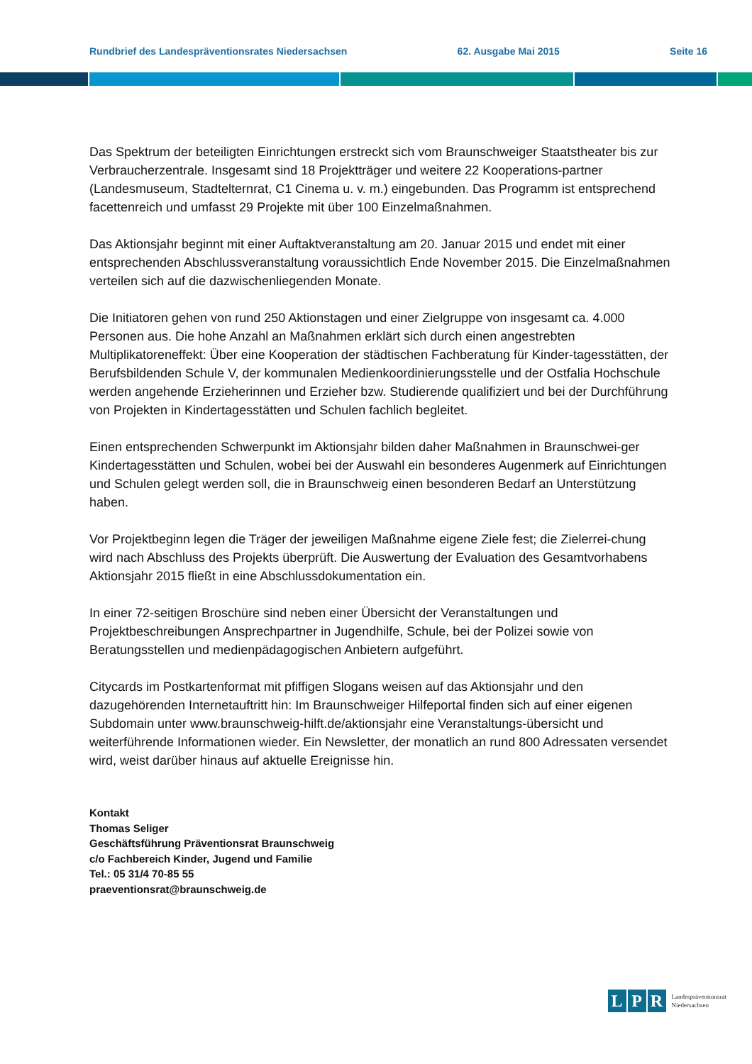Rundbrief des Landespräventionsrates Niedersachsen 62. Ausgabe Mai 2015 Seite 16
Das Spektrum der beteiligten Einrichtungen erstreckt sich vom Braunschweiger Staatstheater bis zur Verbraucherzentrale. Insgesamt sind 18 Projektträger und weitere 22 Kooperations-partner (Landesmuseum, Stadtelternrat, C1 Cinema u. v. m.) eingebunden. Das Programm ist entsprechend facettenreich und umfasst 29 Projekte mit über 100 Einzelmaßnahmen.
Das Aktionsjahr beginnt mit einer Auftaktveranstaltung am 20. Januar 2015 und endet mit einer entsprechenden Abschlussveranstaltung voraussichtlich Ende November 2015. Die Einzelmaßnahmen verteilen sich auf die dazwischenliegenden Monate.
Die Initiatoren gehen von rund 250 Aktionstagen und einer Zielgruppe von insgesamt ca. 4.000 Personen aus. Die hohe Anzahl an Maßnahmen erklärt sich durch einen angestrebten Multiplikatoreneffekt: Über eine Kooperation der städtischen Fachberatung für Kinder-tagesstätten, der Berufsbildenden Schule V, der kommunalen Medienkoordinierungsstelle und der Ostfalia Hochschule werden angehende Erzieherinnen und Erzieher bzw. Studierende qualifiziert und bei der Durchführung von Projekten in Kindertagesstätten und Schulen fachlich begleitet.
Einen entsprechenden Schwerpunkt im Aktionsjahr bilden daher Maßnahmen in Braunschwei-ger Kindertagesstätten und Schulen, wobei bei der Auswahl ein besonderes Augenmerk auf Einrichtungen und Schulen gelegt werden soll, die in Braunschweig einen besonderen Bedarf an Unterstützung haben.
Vor Projektbeginn legen die Träger der jeweiligen Maßnahme eigene Ziele fest; die Zielerrei-chung wird nach Abschluss des Projekts überprüft. Die Auswertung der Evaluation des Gesamtvorhabens Aktionsjahr 2015 fließt in eine Abschlussdokumentation ein.
In einer 72-seitigen Broschüre sind neben einer Übersicht der Veranstaltungen und Projektbeschreibungen Ansprechpartner in Jugendhilfe, Schule, bei der Polizei sowie von Beratungsstellen und medienpädagogischen Anbietern aufgeführt.
Citycards im Postkartenformat mit pfiffigen Slogans weisen auf das Aktionsjahr und den dazugehörenden Internetauftritt hin: Im Braunschweiger Hilfeportal finden sich auf einer eigenen Subdomain unter www.braunschweig-hilft.de/aktionsjahr eine Veranstaltungs-übersicht und weiterführende Informationen wieder. Ein Newsletter, der monatlich an rund 800 Adressaten versendet wird, weist darüber hinaus auf aktuelle Ereignisse hin.
Kontakt
Thomas Seliger
Geschäftsführung Präventionsrat Braunschweig
c/o Fachbereich Kinder, Jugend und Familie
Tel.: 05 31/4 70-85 55
praeventionsrat@braunschweig.de
L P R Landespräventionsrat
Niedersachsen